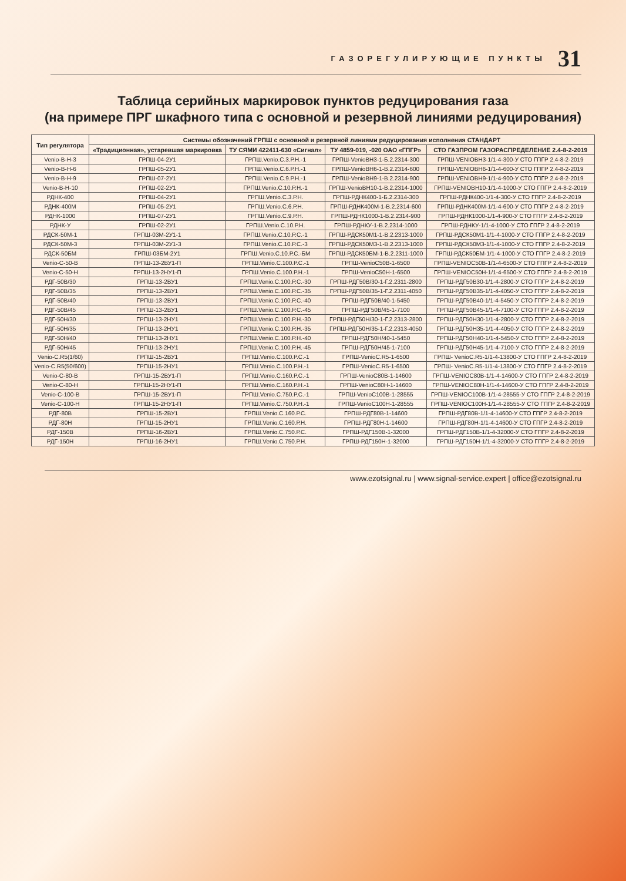ГАЗОРЕГУЛИРУЮЩИЕ ПУНКТЫ 31
Таблица серийных маркировок пунктов редуцирования газа
(на примере ПРГ шкафного типа с основной и резервной линиями редуцирования)
| Тип регулятора | Системы обозначений ГРПШ с основной и резервной линиями редуцирования исполнения СТАНДАРТ | | | |
| --- | --- | --- | --- | --- |
| | «Традиционная», устаревшая маркировка | ТУ СЯМИ 422411-630 «Сигнал» | ТУ 4859-019, -020 ОАО «ГПГР» | СТО ГАЗПРОМ ГАЗОРАСПРЕДЕЛЕНИЕ 2.4-8-2-2019 |
| Venio-B-H-3 | ГРПШ-04-2У1 | ГРПШ.Venio.С.3.Р.Н.-1 | ГРПШ-VenioВН3-1-Б.2.2314-300 | ГРПШ-VENIOВН3-1/1-4-300-У СТО ГПГР 2.4-8-2-2019 |
| Venio-B-H-6 | ГРПШ-05-2У1 | ГРПШ.Venio.С.6.Р.Н.-1 | ГРПШ-VenioВН6-1-В.2.2314-600 | ГРПШ-VENIOВН6-1/1-4-600-У СТО ГПГР 2.4-8-2-2019 |
| Venio-B-H-9 | ГРПШ-07-2У1 | ГРПШ.Venio.С.9.Р.Н.-1 | ГРПШ-VenioВН9-1-В.2.2314-900 | ГРПШ-VENIOВН9-1/1-4-900-У СТО ГПГР 2.4-8-2-2019 |
| Venio-B-H-10 | ГРПШ-02-2У1 | ГРПШ.Venio.С.10.Р.Н.-1 | ГРПШ-VenioВН10-1-В.2.2314-1000 | ГРПШ-VENIOВН10-1/1-4-1000-У СТО ГПГР 2.4-8-2-2019 |
| РДНК-400 | ГРПШ-04-2У1 | ГРПШ.Venio.С.3.Р.Н. | ГРПШ-РДНК400-1-Б.2.2314-300 | ГРПШ-РДНК400-1/1-4-300-У СТО ГПГР 2.4-8-2-2019 |
| РДНК-400М | ГРПШ-05-2У1 | ГРПШ.Venio.С.6.Р.Н. | ГРПШ-РДНК400М-1-В.2.2314-600 | ГРПШ-РДНК400М-1/1-4-600-У СТО ГПГР 2.4-8-2-2019 |
| РДНК-1000 | ГРПШ-07-2У1 | ГРПШ.Venio.С.9.Р.Н. | ГРПШ-РДНК1000-1-В.2.2314-900 | ГРПШ-РДНК1000-1/1-4-900-У СТО ГПГР 2.4-8-2-2019 |
| РДНК-У | ГРПШ-02-2У1 | ГРПШ.Venio.С.10.Р.Н. | ГРПШ-РДНКУ-1-В.2.2314-1000 | ГРПШ-РДНКУ-1/1-4-1000-У СТО ГПГР 2.4-8-2-2019 |
| РДСК-50М-1 | ГРПШ-03М-2У1-1 | ГРПШ.Venio.С.10.Р.С.-1 | ГРПШ-РДСК50М1-1-В.2.2313-1000 | ГРПШ-РДСК50М1-1/1-4-1000-У СТО ГПГР 2.4-8-2-2019 |
| РДСК-50М-3 | ГРПШ-03М-2У1-3 | ГРПШ.Venio.С.10.Р.С.-3 | ГРПШ-РДСК50М3-1-В.2.2313-1000 | ГРПШ-РДСК50М3-1/1-4-1000-У СТО ГПГР 2.4-8-2-2019 |
| РДСК-50БМ | ГРПШ-03БМ-2У1 | ГРПШ.Venio.С.10.Р.С.-БМ | ГРПШ-РДСК50БМ-1-В.2.2311-1000 | ГРПШ-РДСК50БМ-1/1-4-1000-У СТО ГПГР 2.4-8-2-2019 |
| Venio-C-50-B | ГРПШ-13-2ВУ1-П | ГРПШ.Venio.С.100.Р.С.-1 | ГРПШ-VenioC50В-1-6500 | ГРПШ-VENIOC50В-1/1-4-6500-У СТО ГПГР 2.4-8-2-2019 |
| Venio-C-50-H | ГРПШ-13-2НУ1-П | ГРПШ.Venio.С.100.Р.Н.-1 | ГРПШ-VenioC50Н-1-6500 | ГРПШ-VENIOC50Н-1/1-4-6500-У СТО ГПГР 2.4-8-2-2019 |
| РДГ-50В/30 | ГРПШ-13-2ВУ1 | ГРПШ.Venio.С.100.Р.С.-30 | ГРПШ-РДГ50В/30-1-Г.2.2311-2800 | ГРПШ-РДГ50В30-1/1-4-2800-У СТО ГПГР 2.4-8-2-2019 |
| РДГ-50В/35 | ГРПШ-13-2ВУ1 | ГРПШ.Venio.С.100.Р.С.-35 | ГРПШ-РДГ50В/35-1-Г.2.2311-4050 | ГРПШ-РДГ50В35-1/1-4-4050-У СТО ГПГР 2.4-8-2-2019 |
| РДГ-50В/40 | ГРПШ-13-2ВУ1 | ГРПШ.Venio.С.100.Р.С.-40 | ГРПШ-РДГ50В/40-1-5450 | ГРПШ-РДГ50В40-1/1-4-5450-У СТО ГПГР 2.4-8-2-2019 |
| РДГ-50В/45 | ГРПШ-13-2ВУ1 | ГРПШ.Venio.С.100.Р.С.-45 | ГРПШ-РДГ50В/45-1-7100 | ГРПШ-РДГ50В45-1/1-4-7100-У СТО ГПГР 2.4-8-2-2019 |
| РДГ-50Н/30 | ГРПШ-13-2НУ1 | ГРПШ.Venio.С.100.Р.Н.-30 | ГРПШ-РДГ50Н/30-1-Г.2.2313-2800 | ГРПШ-РДГ50Н30-1/1-4-2800-У СТО ГПГР 2.4-8-2-2019 |
| РДГ-50Н/35 | ГРПШ-13-2НУ1 | ГРПШ.Venio.С.100.Р.Н.-35 | ГРПШ-РДГ50Н/35-1-Г.2.2313-4050 | ГРПШ-РДГ50Н35-1/1-4-4050-У СТО ГПГР 2.4-8-2-2019 |
| РДГ-50Н/40 | ГРПШ-13-2НУ1 | ГРПШ.Venio.С.100.Р.Н.-40 | ГРПШ-РДГ50Н/40-1-5450 | ГРПШ-РДГ50Н40-1/1-4-5450-У СТО ГПГР 2.4-8-2-2019 |
| РДГ-50Н/45 | ГРПШ-13-2НУ1 | ГРПШ.Venio.С.100.Р.Н.-45 | ГРПШ-РДГ50Н/45-1-7100 | ГРПШ-РДГ50Н45-1/1-4-7100-У СТО ГПГР 2.4-8-2-2019 |
| Venio-C.R5(1/60) | ГРПШ-15-2ВУ1 | ГРПШ.Venio.С.100.Р.С.-1 | ГРПШ-VenioC.R5-1-6500 | ГРПШ- VenioC.R5-1/1-4-13800-У СТО ГПГР 2.4-8-2-2019 |
| Venio-C.R5(50/600) | ГРПШ-15-2НУ1 | ГРПШ.Venio.С.100.Р.Н.-1 | ГРПШ-VenioC.R5-1-6500 | ГРПШ- VenioC.R5-1/1-4-13800-У СТО ГПГР 2.4-8-2-2019 |
| Venio-C-80-B | ГРПШ-15-2ВУ1-П | ГРПШ.Venio.С.160.Р.С.-1 | ГРПШ-VenioC80В-1-14600 | ГРПШ-VENIOC80В-1/1-4-14600-У СТО ГПГР 2.4-8-2-2019 |
| Venio-C-80-H | ГРПШ-15-2НУ1-П | ГРПШ.Venio.С.160.Р.Н.-1 | ГРПШ-VenioC80Н-1-14600 | ГРПШ-VENIOC80Н-1/1-4-14600-У СТО ГПГР 2.4-8-2-2019 |
| Venio-C-100-B | ГРПШ-15-2ВУ1-П | ГРПШ.Venio.С.750.Р.С.-1 | ГРПШ-VenioC100В-1-28555 | ГРПШ-VENIOC100В-1/1-4-28555-У СТО ГПГР 2.4-8-2-2019 |
| Venio-C-100-H | ГРПШ-15-2НУ1-П | ГРПШ.Venio.С.750.Р.Н.-1 | ГРПШ-VenioC100Н-1-28555 | ГРПШ-VENIOC100Н-1/1-4-28555-У СТО ГПГР 2.4-8-2-2019 |
| РДГ-80В | ГРПШ-15-2ВУ1 | ГРПШ.Venio.С.160.Р.С. | ГРПШ-РДГ80В-1-14600 | ГРПШ-РДГ80В-1/1-4-14600-У СТО ГПГР 2.4-8-2-2019 |
| РДГ-80Н | ГРПШ-15-2НУ1 | ГРПШ.Venio.С.160.Р.Н. | ГРПШ-РДГ80Н-1-14600 | ГРПШ-РДГ80Н-1/1-4-14600-У СТО ГПГР 2.4-8-2-2019 |
| РДГ-150В | ГРПШ-16-2ВУ1 | ГРПШ.Venio.С.750.Р.С. | ГРПШ-РДГ150В-1-32000 | ГРПШ-РДГ150В-1/1-4-32000-У СТО ГПГР 2.4-8-2-2019 |
| РДГ-150Н | ГРПШ-16-2НУ1 | ГРПШ.Venio.С.750.Р.Н. | ГРПШ-РДГ150Н-1-32000 | ГРПШ-РДГ150Н-1/1-4-32000-У СТО ГПГР 2.4-8-2-2019 |
www.ezotsignal.ru | www.signal-service.expert | office@ezotsignal.ru